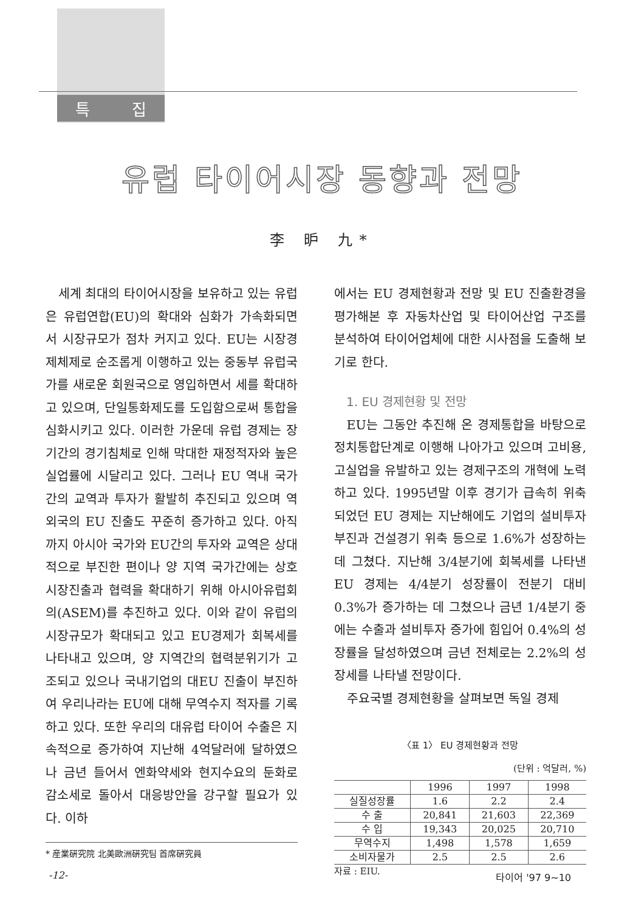특 집
유럽 타이어시장 동향과 전망
李 昈 九*
세계 최대의 타이어시장을 보유하고 있는 유럽은 유럽연합(EU)의 확대와 심화가 가속화되면서 시장규모가 점차 커지고 있다. EU는 시장경제체제로 순조롭게 이행하고 있는 중동부 유럽국가를 새로운 회원국으로 영입하면서 세를 확대하고 있으며, 단일통화제도를 도입함으로써 통합을 심화시키고 있다. 이러한 가운데 유럽 경제는 장기간의 경기침체로 인해 막대한 재정적자와 높은 실업률에 시달리고 있다. 그러나 EU 역내 국가간의 교역과 투자가 활발히 추진되고 있으며 역외국의 EU 진출도 꾸준히 증가하고 있다. 아직까지 아시아 국가와 EU간의 투자와 교역은 상대적으로 부진한 편이나 양 지역 국가간에는 상호 시장진출과 협력을 확대하기 위해 아시아유럽회의(ASEM)를 추진하고 있다. 이와 같이 유럽의 시장규모가 확대되고 있고 EU경제가 회복세를 나타내고 있으며, 양 지역간의 협력분위기가 고조되고 있으나 국내기업의 대EU 진출이 부진하여 우리나라는 EU에 대해 무역수지 적자를 기록하고 있다. 또한 우리의 대유럽 타이어 수출은 지속적으로 증가하여 지난해 4억달러에 달하였으나 금년 들어서 엔화약세와 현지수요의 둔화로 감소세로 돌아서 대응방안을 강구할 필요가 있다. 이하
* 産業硏究院 北美歐洲硏究팀 首席硏究員
에서는 EU 경제현황과 전망 및 EU 진출환경을 평가해본 후 자동차산업 및 타이어산업 구조를 분석하여 타이어업체에 대한 시사점을 도출해 보기로 한다.
1. EU 경제현황 및 전망
EU는 그동안 추진해 온 경제통합을 바탕으로 정치통합단계로 이행해 나아가고 있으며 고비용, 고실업을 유발하고 있는 경제구조의 개혁에 노력하고 있다. 1995년말 이후 경기가 급속히 위축되었던 EU 경제는 지난해에도 기업의 설비투자 부진과 건설경기 위축 등으로 1.6%가 성장하는 데 그쳤다. 지난해 3/4분기에 회복세를 나타낸 EU 경제는 4/4분기 성장률이 전분기 대비 0.3%가 증가하는 데 그쳤으나 금년 1/4분기 중에는 수출과 설비투자 증가에 힘입어 0.4%의 성장률을 달성하였으며 금년 전체로는 2.2%의 성장세를 나타낼 전망이다.
주요국별 경제현황을 살펴보면 독일 경제
〈표 1〉 EU 경제현황과 전망
(단위 : 억달러, %)
| | 1996 | 1997 | 1998 |
| --- | --- | --- | --- |
| 실질성장률 | 1.6 | 2.2 | 2.4 |
| 수 출 | 20,841 | 21,603 | 22,369 |
| 수 입 | 19,343 | 20,025 | 20,710 |
| 무역수지 | 1,498 | 1,578 | 1,659 |
| 소비자물가 | 2.5 | 2.5 | 2.6 |
자료 : EIU.
-12- 타이어 '97 9~10